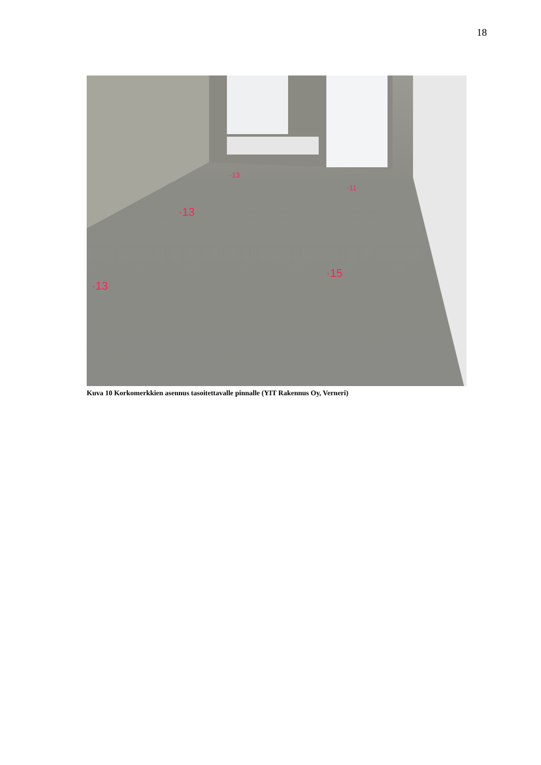18
·15
·13
·13
·13
·11
Kuva 10 Korkomerkkien asennus tasoitettavalle pinnalle (YIT Rakennus Oy, Verneri)